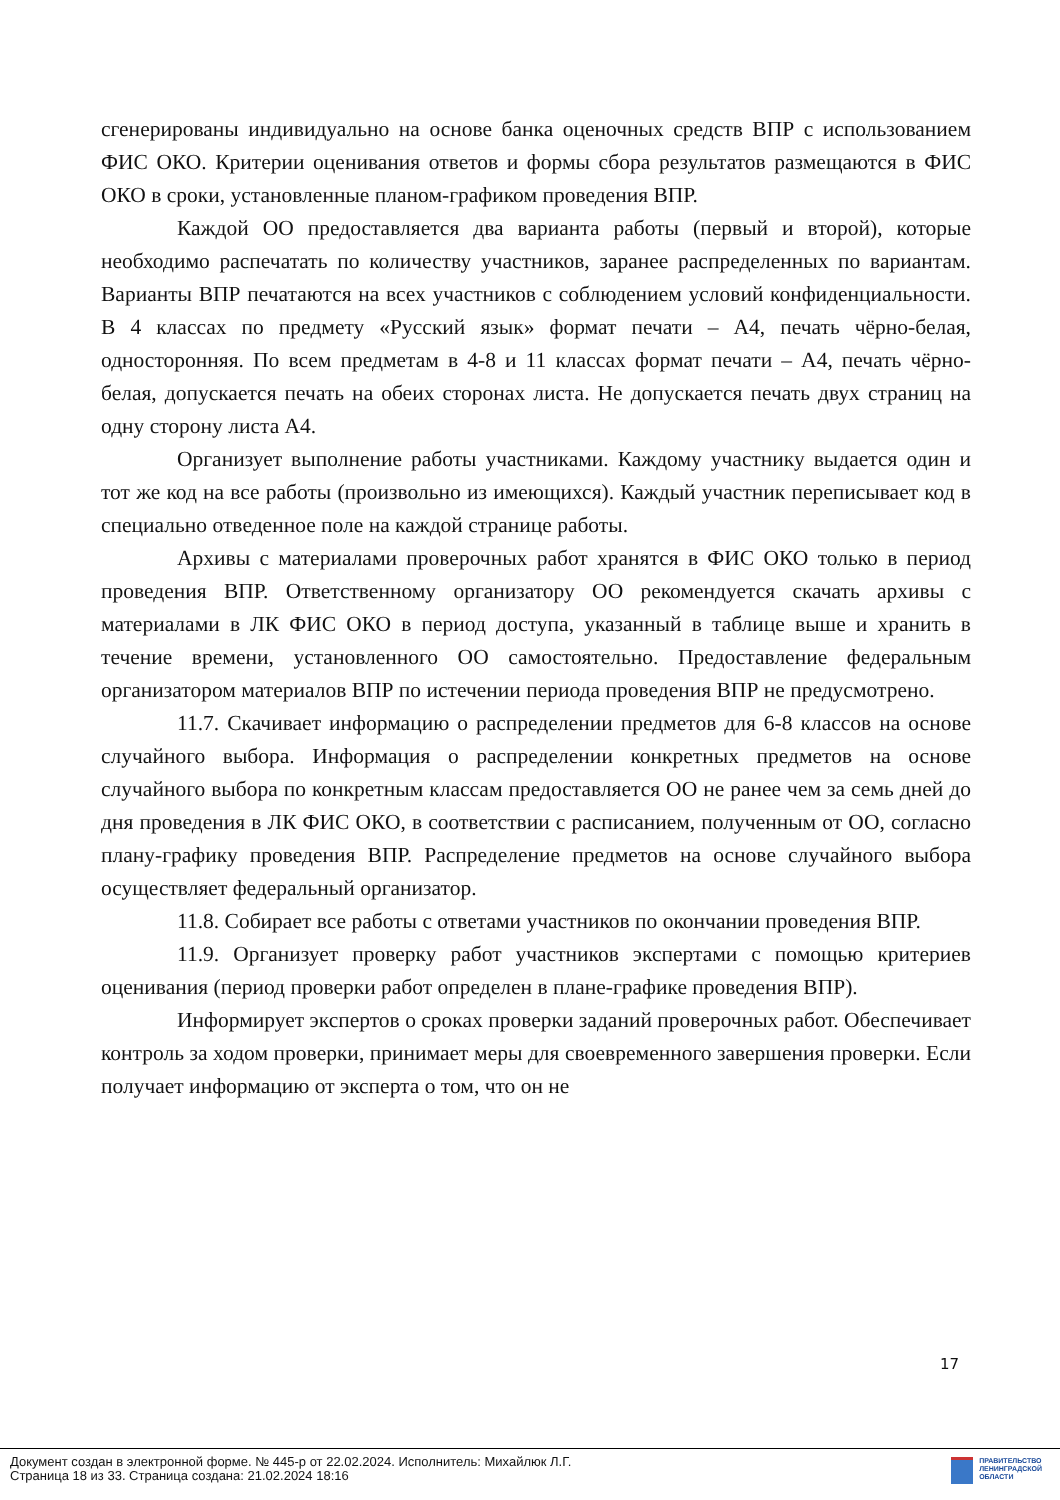сгенерированы индивидуально на основе банка оценочных средств ВПР с использованием ФИС ОКО. Критерии оценивания ответов и формы сбора результатов размещаются в ФИС ОКО в сроки, установленные планом-графиком проведения ВПР.
Каждой ОО предоставляется два варианта работы (первый и второй), которые необходимо распечатать по количеству участников, заранее распределенных по вариантам. Варианты ВПР печатаются на всех участников с соблюдением условий конфиденциальности. В 4 классах по предмету «Русский язык» формат печати – А4, печать чёрно-белая, односторонняя. По всем предметам в 4-8 и 11 классах формат печати – А4, печать чёрно-белая, допускается печать на обеих сторонах листа. Не допускается печать двух страниц на одну сторону листа А4.
Организует выполнение работы участниками. Каждому участнику выдается один и тот же код на все работы (произвольно из имеющихся). Каждый участник переписывает код в специально отведенное поле на каждой странице работы.
Архивы с материалами проверочных работ хранятся в ФИС ОКО только в период проведения ВПР. Ответственному организатору ОО рекомендуется скачать архивы с материалами в ЛК ФИС ОКО в период доступа, указанный в таблице выше и хранить в течение времени, установленного ОО самостоятельно. Предоставление федеральным организатором материалов ВПР по истечении периода проведения ВПР не предусмотрено.
11.7. Скачивает информацию о распределении предметов для 6-8 классов на основе случайного выбора. Информация о распределении конкретных предметов на основе случайного выбора по конкретным классам предоставляется ОО не ранее чем за семь дней до дня проведения в ЛК ФИС ОКО, в соответствии с расписанием, полученным от ОО, согласно плану-графику проведения ВПР. Распределение предметов на основе случайного выбора осуществляет федеральный организатор.
11.8. Собирает все работы с ответами участников по окончании проведения ВПР.
11.9. Организует проверку работ участников экспертами с помощью критериев оценивания (период проверки работ определен в плане-графике проведения ВПР).
Информирует экспертов о сроках проверки заданий проверочных работ. Обеспечивает контроль за ходом проверки, принимает меры для своевременного завершения проверки. Если получает информацию от эксперта о том, что он не
17
Документ создан в электронной форме. № 445-р от 22.02.2024. Исполнитель: Михайлюк Л.Г.
Страница 18 из 33. Страница создана: 21.02.2024 18:16
ПРАВИТЕЛЬСТВО
ЛЕНИНГРАДСКОЙ
ОБЛАСТИ